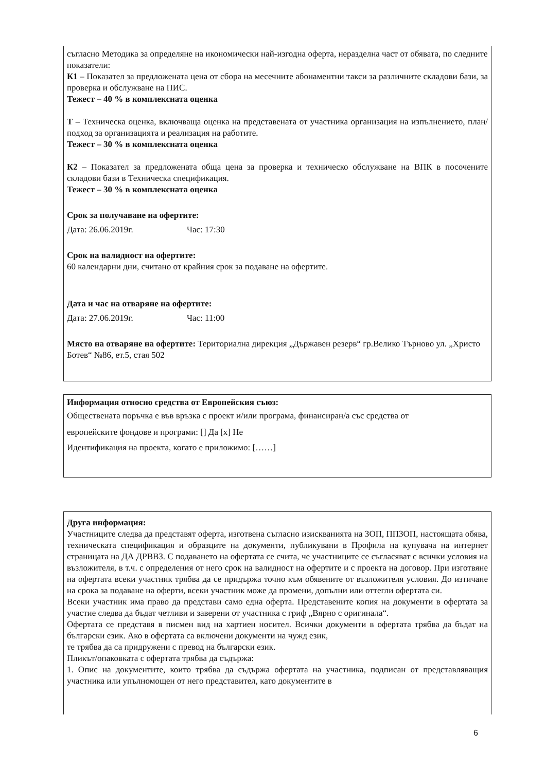съгласно Методика за определяне на икономически най-изгодна оферта, неразделна част от обявата, по следните показатели:
К1 – Показател за предложената цена от сбора на месечните абонаментни такси за различните складови бази, за проверка и обслужване на ПИС.
Тежест – 40 % в комплексната оценка
Т – Техническа оценка, включваща оценка на представената от участника организация на изпълнението, план/подход за организацията и реализация на работите.
Тежест – 30 % в комплексната оценка
К2 – Показател за предложената обща цена за проверка и техническо обслужване на ВПК в посочените складови бази в Техническа спецификация.
Тежест – 30 % в комплексната оценка
Срок за получаване на офертите:
Дата: 26.06.2019г. Час: 17:30
Срок на валидност на офертите:
60 календарни дни, считано от крайния срок за подаване на офертите.
Дата и час на отваряне на офертите:
Дата: 27.06.2019г. Час: 11:00
Място на отваряне на офертите: Териториална дирекция „Държавен резерв“ гр.Велико Търново ул. „Христо Ботев“ №86, ет.5, стая 502
Информация относно средства от Европейския съюз:
Обществената поръчка е във връзка с проект и/или програма, финансиран/а със средства от
европейските фондове и програми: [] Да [x] Не
Идентификация на проекта, когато е приложимо: [……]
Друга информация:
Участниците следва да представят оферта, изготвена съгласно изискванията на ЗОП, ППЗОП, настоящата обява, техническата спецификация и образците на документи, публикувани в Профила на купувача на интернет страницата на ДА ДРВВЗ. С подаването на офертата се счита, че участниците се съгласяват с всички условия на възложителя, в т.ч. с определения от него срок на валидност на офертите и с проекта на договор. При изготвяне на офертата всеки участник трябва да се придържа точно към обявените от възложителя условия. До изтичане на срока за подаване на оферти, всеки участник може да промени, допълни или оттегли офертата си.
Всеки участник има право да представи само една оферта. Представените копия на документи в офертата за участие следва да бъдат четливи и заверени от участника с гриф „Вярно с оригинала“.
Офертата се представя в писмен вид на хартиен носител. Всички документи в офертата трябва да бъдат на български език. Ако в офертата са включени документи на чужд език,
те трябва да са придружени с превод на български език.
Пликът/опаковката с офертата трябва да съдържа:
1. Опис на документите, които трябва да съдържа офертата на участника, подписан от представляващия участника или упълномощен от него представител, като документите в
6